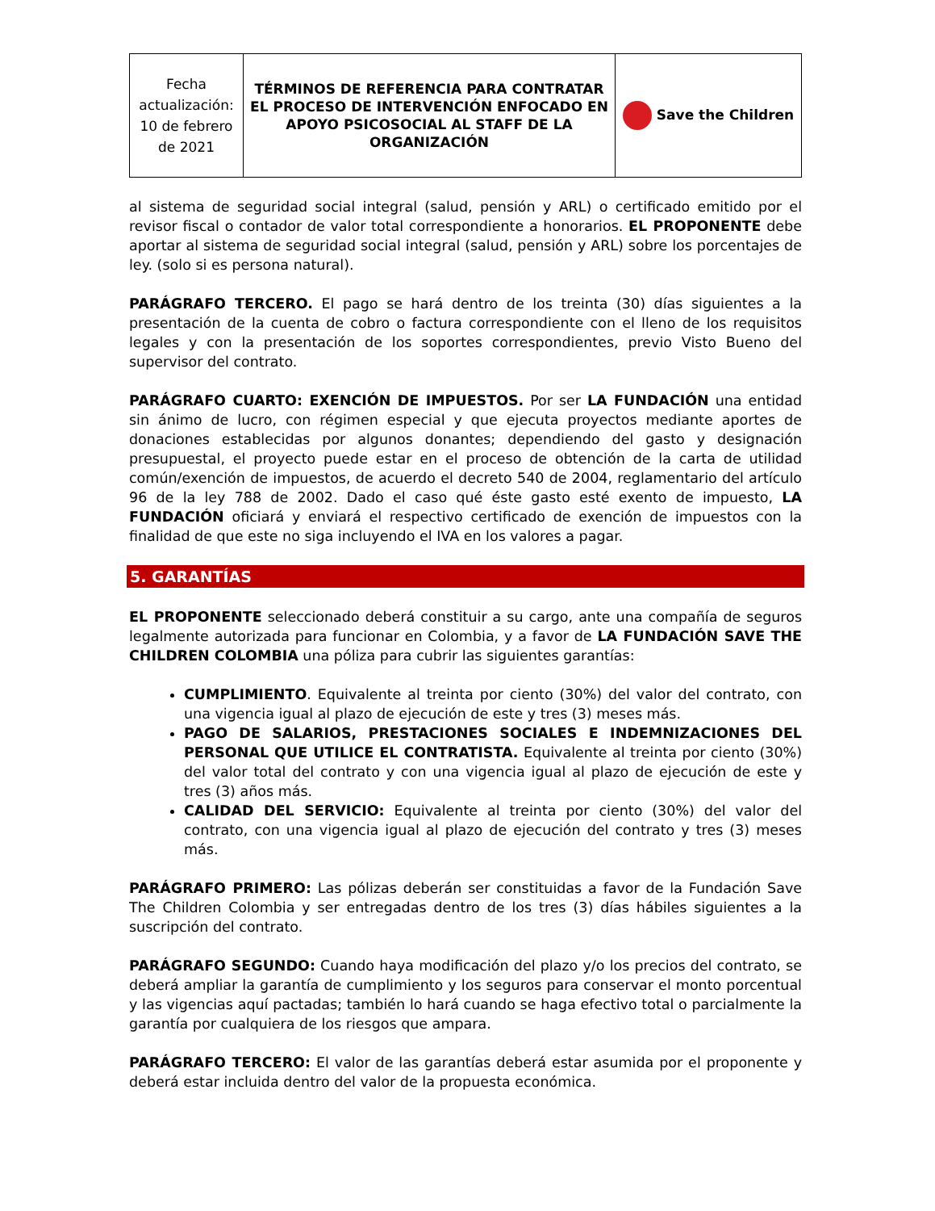| Fecha actualización: 10 de febrero de 2021 | TÉRMINOS DE REFERENCIA PARA CONTRATAR EL PROCESO DE INTERVENCIÓN ENFOCADO EN APOYO PSICOSOCIAL AL STAFF DE LA ORGANIZACIÓN | Save the Children |
al sistema de seguridad social integral (salud, pensión y ARL) o certificado emitido por el revisor fiscal o contador de valor total correspondiente a honorarios. EL PROPONENTE debe aportar al sistema de seguridad social integral (salud, pensión y ARL) sobre los porcentajes de ley. (solo si es persona natural).
PARÁGRAFO TERCERO. El pago se hará dentro de los treinta (30) días siguientes a la presentación de la cuenta de cobro o factura correspondiente con el lleno de los requisitos legales y con la presentación de los soportes correspondientes, previo Visto Bueno del supervisor del contrato.
PARÁGRAFO CUARTO: EXENCIÓN DE IMPUESTOS. Por ser LA FUNDACIÓN una entidad sin ánimo de lucro, con régimen especial y que ejecuta proyectos mediante aportes de donaciones establecidas por algunos donantes; dependiendo del gasto y designación presupuestal, el proyecto puede estar en el proceso de obtención de la carta de utilidad común/exención de impuestos, de acuerdo el decreto 540 de 2004, reglamentario del artículo 96 de la ley 788 de 2002. Dado el caso qué éste gasto esté exento de impuesto, LA FUNDACIÓN oficiará y enviará el respectivo certificado de exención de impuestos con la finalidad de que este no siga incluyendo el IVA en los valores a pagar.
5. GARANTÍAS
EL PROPONENTE seleccionado deberá constituir a su cargo, ante una compañía de seguros legalmente autorizada para funcionar en Colombia, y a favor de LA FUNDACIÓN SAVE THE CHILDREN COLOMBIA una póliza para cubrir las siguientes garantías:
CUMPLIMIENTO. Equivalente al treinta por ciento (30%) del valor del contrato, con una vigencia igual al plazo de ejecución de este y tres (3) meses más.
PAGO DE SALARIOS, PRESTACIONES SOCIALES E INDEMNIZACIONES DEL PERSONAL QUE UTILICE EL CONTRATISTA. Equivalente al treinta por ciento (30%) del valor total del contrato y con una vigencia igual al plazo de ejecución de este y tres (3) años más.
CALIDAD DEL SERVICIO: Equivalente al treinta por ciento (30%) del valor del contrato, con una vigencia igual al plazo de ejecución del contrato y tres (3) meses más.
PARÁGRAFO PRIMERO: Las pólizas deberán ser constituidas a favor de la Fundación Save The Children Colombia y ser entregadas dentro de los tres (3) días hábiles siguientes a la suscripción del contrato.
PARÁGRAFO SEGUNDO: Cuando haya modificación del plazo y/o los precios del contrato, se deberá ampliar la garantía de cumplimiento y los seguros para conservar el monto porcentual y las vigencias aquí pactadas; también lo hará cuando se haga efectivo total o parcialmente la garantía por cualquiera de los riesgos que ampara.
PARÁGRAFO TERCERO: El valor de las garantías deberá estar asumida por el proponente y deberá estar incluida dentro del valor de la propuesta económica.